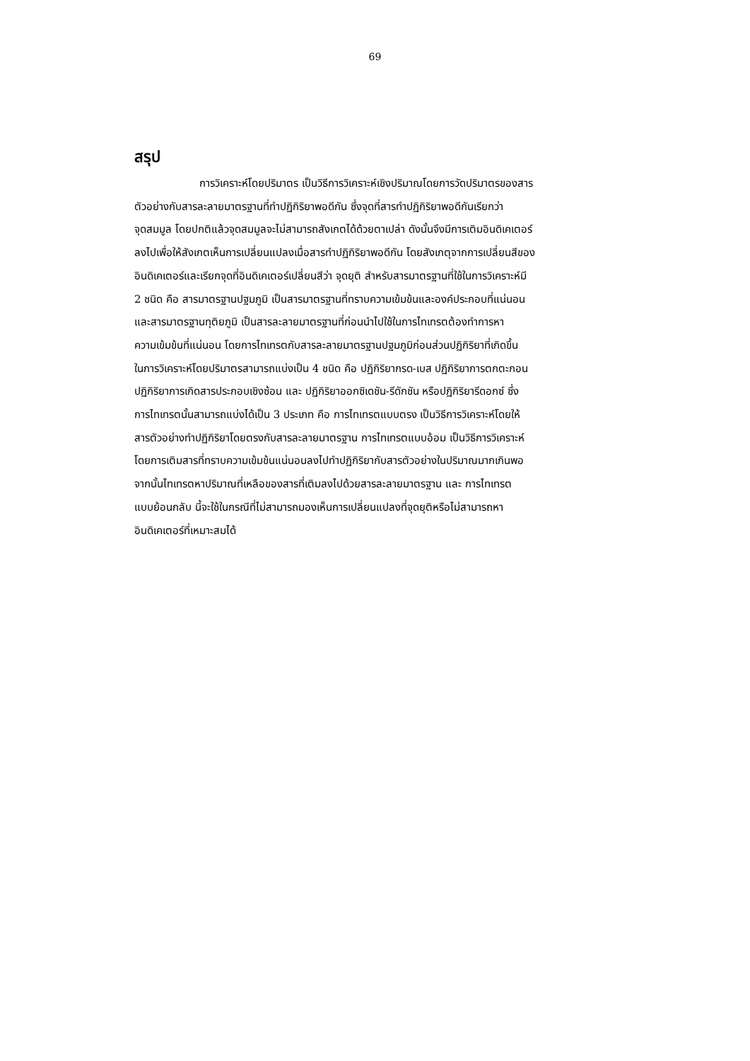69
สรุป
การวิเคราะห์โดยปริมาตร เป็นวิธีการวิเคราะห์เชิงปริมาณโดยการวัดปริมาตรของสาร
ตัวอย่างกับสารละลายมาตรฐานที่ทำปฏิกิริยาพอดีกัน ซึ่งจุดที่สารทำปฏิกิริยาพอดีกันเรียกว่า
จุดสมมูล โดยปกติแล้วจุดสมมูลจะไม่สามารถสังเกตได้ด้วยตาเปล่า ดังนั้นจึงมีการเติมอินดิเคเตอร์
ลงไปเพื่อให้สังเกตเห็นการเปลี่ยนแปลงเมื่อสารทำปฏิกิริยาพอดีกัน โดยสังเกตุจากการเปลี่ยนสีของ
อินดิเคเตอร์และเรียกจุดที่อินดิเคเตอร์เปลี่ยนสีว่า จุดยุติ สำหรับสารมาตรฐานที่ใช้ในการวิเคราะห์มี
2 ชนิด คือ สารมาตรฐานปฐมภูมิ เป็นสารมาตรฐานที่ทราบความเข้มข้นและองค์ประกอบที่แน่นอน
และสารมาตรฐานทุติยภูมิ เป็นสารละลายมาตรฐานที่ก่อนนำไปใช้ในการไทเทรตต้องทำการหา
ความเข้มข้นที่แน่นอน โดยการไทเทรตกับสารละลายมาตรฐานปฐมภูมิก่อนส่วนปฏิกิริยาที่เกิดขึ้น
ในการวิเคราะห์โดยปริมาตรสามารถแบ่งเป็น 4 ชนิด คือ ปฏิกิริยากรด-เบส ปฏิกิริยาการตกตะกอน
ปฏิกิริยาการเกิดสารประกอบเชิงซ้อน และ ปฏิกิริยาออกซิเดชัน-รีดักชัน หรือปฏิกิริยารีดอกซ์ ซึ่ง
การไทเทรตนั้นสามารถแบ่งได้เป็น 3 ประเภท คือ การไทเทรตแบบตรง เป็นวิธีการวิเคราะห์โดยให้
สารตัวอย่างทำปฏิกิริยาโดยตรงกับสารละลายมาตรฐาน การไทเทรตแบบอ้อม เป็นวิธีการวิเคราะห์
โดยการเติมสารที่ทราบความเข้มข้นแน่นอนลงไปทำปฏิกิริยากับสารตัวอย่างในปริมาณมากเกินพอ
จากนั้นไทเทรตหาปริมาณที่เหลือของสารที่เติมลงไปด้วยสารละลายมาตรฐาน และ การไทเทรต
แบบย้อนกลับ นี้จะใช้ในกรณีที่ไม่สามารถมองเห็นการเปลี่ยนแปลงที่จุดยุติหรือไม่สามารถหา
อินดิเคเตอร์ที่เหมาะสมได้